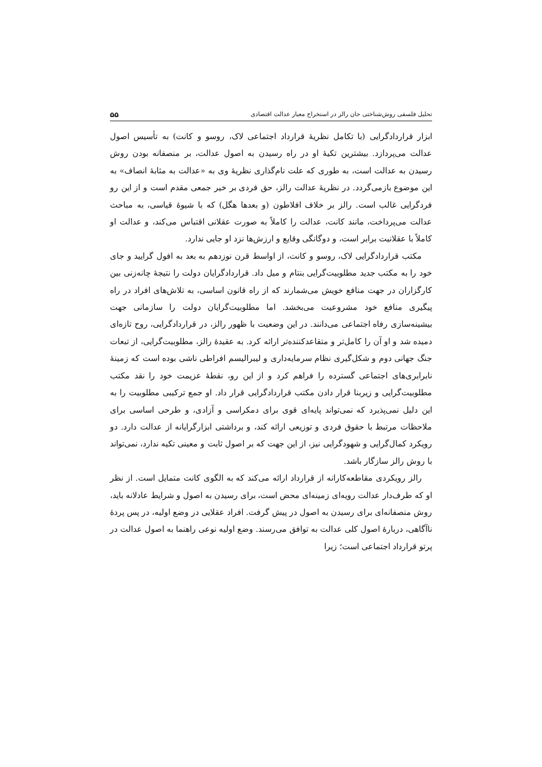تحلیل فلسفی روش‌شناختی جان رالز در استخراج معیار عدالت اقتصادی ۵۵
ابزار قراردادگرایی (با تکامل نظریهٔ قرارداد اجتماعی لاک، روسو و کانت) به تأسیس اصول عدالت می‌پردازد. بیشترین تکیهٔ او در راه رسیدن به اصول عدالت، بر منصفانه بودن روش رسیدن به عدالت است، به طوری که علت نام‌گذاری نظریهٔ وی به «عدالت به مثابهٔ انصاف» به این موضوع بازمی‌گردد. در نظریهٔ عدالت رالز، حق فردی بر خیر جمعی مقدم است و از این رو فردگرایی غالب است. رالز بر خلاف افلاطون (و بعدها هگل) که با شیوهٔ قیاسی، به مباحث عدالت می‌پرداخت، مانند کانت، عدالت را کاملاً به صورت عقلانی اقتباس می‌کند، و عدالت او کاملاً با عقلانیت برابر است، و دوگانگی وقایع و ارزش‌ها نزد او جایی ندارد.
مکتب قراردادگرایی لاک، روسو و کانت، از اواسط قرن نوزدهم به بعد به افول گرایید و جای خود را به مکتب جدید مطلوبیت‌گرایی بنتام و میل داد. قراردادگرایان دولت را نتیجهٔ چانه‌زنی بین کارگزاران در جهت منافع خویش می‌شمارند که از راه قانون اساسی، به تلاش‌های افراد در راه پیگیری منافع خود مشروعیت می‌بخشد. اما مطلوبیت‌گرایان دولت را سازمانی جهت بیشینه‌سازی رفاه اجتماعی می‌دانند. در این وضعیت با ظهور رالز، در قراردادگرایی، روح تازه‌ای دمیده شد و او آن را کامل‌تر و متقاعدکننده‌تر ارائه کرد. به عقیدهٔ رالز، مطلوبیت‌گرایی، از تبعات جنگ جهانی دوم و شکل‌گیری نظام سرمایه‌داری و لیبرالیسم افراطی ناشی بوده است که زمینهٔ نابرابری‌های اجتماعی گسترده را فراهم کرد و از این رو، نقطهٔ عزیمت خود را نقد مکتب مطلوبیت‌گرایی و زیربنا قرار دادن مکتب قراردادگرایی قرار داد. او جمع ترکیبی مطلوبیت را به این دلیل نمی‌پذیرد که نمی‌تواند پایه‌ای قوی برای دمکراسی و آزادی، و طرحی اساسی برای ملاحظات مرتبط با حقوق فردی و توزیعی ارائه کند، و برداشتی ابزارگرایانه از عدالت دارد. دو رویکرد کمال‌گرایی و شهودگرایی نیز، از این جهت که بر اصول ثابت و معینی تکیه ندارد، نمی‌تواند با روش رالز سازگار باشد.
رالز رویکردی مقاطعه‌کارانه از قرارداد ارائه می‌کند که به الگوی کانت متمایل است. از نظر او که طرف‌دار عدالت رویه‌ای زمینه‌ای محض است، برای رسیدن به اصول و شرایط عادلانه باید، روش منصفانه‌ای برای رسیدن به اصول در پیش گرفت. افراد عقلایی در وضع اولیه، در پس پردهٔ ناآگاهی، دربارهٔ اصول کلی عدالت به توافق می‌رسند. وضع اولیه نوعی راهنما به اصول عدالت در پرتو قرارداد اجتماعی است؛ زیرا